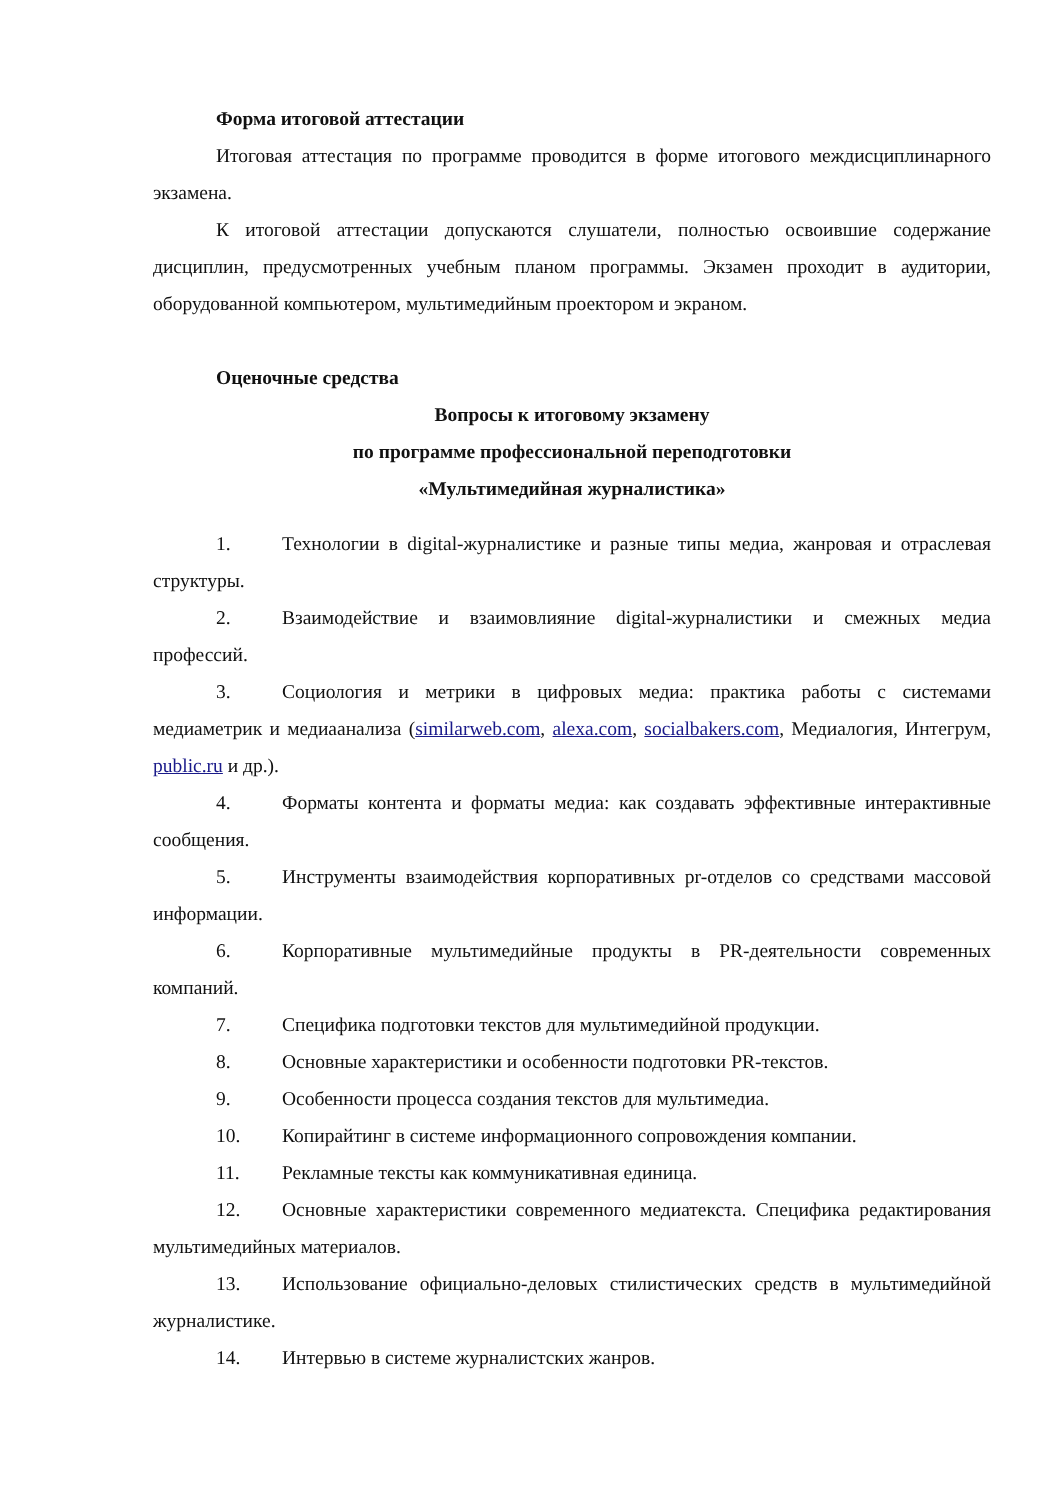Форма итоговой аттестации
Итоговая аттестация по программе проводится в форме итогового междисциплинарного экзамена.
К итоговой аттестации допускаются слушатели, полностью освоившие содержание дисциплин, предусмотренных учебным планом программы. Экзамен проходит в аудитории, оборудованной компьютером, мультимедийным проектором и экраном.
Оценочные средства
Вопросы к итоговому экзамену
по программе профессиональной переподготовки
«Мультимедийная журналистика»
1. Технологии в digital-журналистике и разные типы медиа, жанровая и отраслевая структуры.
2. Взаимодействие и взаимовлияние digital-журналистики и смежных медиа профессий.
3. Социология и метрики в цифровых медиа: практика работы с системами медиаметрик и медиаанализа (similarweb.com, alexa.com, socialbakers.com, Медиалогия, Интегрум, public.ru и др.).
4. Форматы контента и форматы медиа: как создавать эффективные интерактивные сообщения.
5. Инструменты взаимодействия корпоративных pr-отделов со средствами массовой информации.
6. Корпоративные мультимедийные продукты в PR-деятельности современных компаний.
7. Специфика подготовки текстов для мультимедийной продукции.
8. Основные характеристики и особенности подготовки PR-текстов.
9. Особенности процесса создания текстов для мультимедиа.
10. Копирайтинг в системе информационного сопровождения компании.
11. Рекламные тексты как коммуникативная единица.
12. Основные характеристики современного медиатекста. Специфика редактирования мультимедийных материалов.
13. Использование официально-деловых стилистических средств в мультимедийной журналистике.
14. Интервью в системе журналистских жанров.